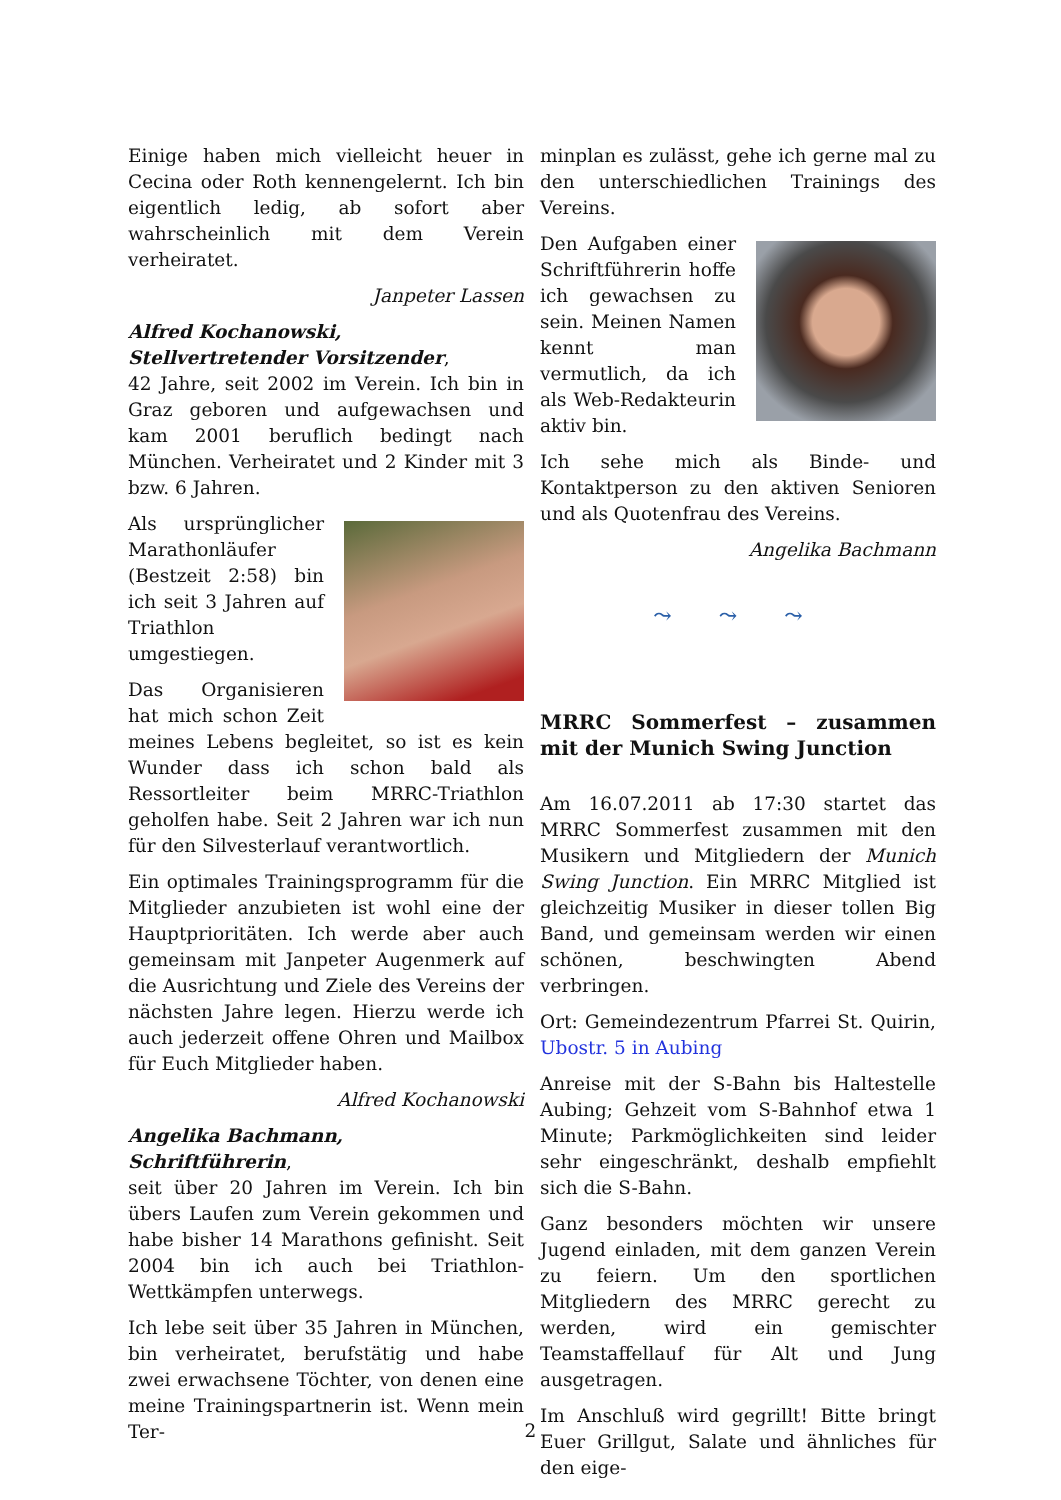Einige haben mich vielleicht heuer in Cecina oder Roth kennengelernt. Ich bin eigentlich ledig, ab sofort aber wahrscheinlich mit dem Verein verheiratet.
Janpeter Lassen
Alfred Kochanowski,
Stellvertretender Vorsitzender,
42 Jahre, seit 2002 im Verein. Ich bin in Graz geboren und aufgewachsen und kam 2001 beruflich bedingt nach München. Verheiratet und 2 Kinder mit 3 bzw. 6 Jahren.
Als ursprünglicher Marathonläufer (Bestzeit 2:58) bin ich seit 3 Jahren auf Triathlon umgestiegen.
Das Organisieren hat mich schon Zeit meines Lebens begleitet, so ist es kein Wunder dass ich schon bald als Ressortleiter beim MRRC-Triathlon geholfen habe. Seit 2 Jahren war ich nun für den Silvesterlauf verantwortlich.
Ein optimales Trainingsprogramm für die Mitglieder anzubieten ist wohl eine der Hauptprioritäten. Ich werde aber auch gemeinsam mit Janpeter Augenmerk auf die Ausrichtung und Ziele des Vereins der nächsten Jahre legen. Hierzu werde ich auch jederzeit offene Ohren und Mailbox für Euch Mitglieder haben.
Alfred Kochanowski
Angelika Bachmann,
Schriftführerin,
seit über 20 Jahren im Verein. Ich bin übers Laufen zum Verein gekommen und habe bisher 14 Marathons gefinisht. Seit 2004 bin ich auch bei Triathlon-Wettkämpfen unterwegs.
Ich lebe seit über 35 Jahren in München, bin verheiratet, berufstätig und habe zwei erwachsene Töchter, von denen eine meine Trainingspartnerin ist. Wenn mein Ter-
minplan es zulässt, gehe ich gerne mal zu den unterschiedlichen Trainings des Vereins.
Den Aufgaben einer Schriftführerin hoffe ich gewachsen zu sein. Meinen Namen kennt man vermutlich, da ich als Web-Redakteurin aktiv bin.
Ich sehe mich als Binde- und Kontaktperson zu den aktiven Senioren und als Quotenfrau des Vereins.
Angelika Bachmann
⤳ ⤳ ⤳
MRRC Sommerfest – zusammen mit der Munich Swing Junction
Am 16.07.2011 ab 17:30 startet das MRRC Sommerfest zusammen mit den Musikern und Mitgliedern der Munich Swing Junction. Ein MRRC Mitglied ist gleichzeitig Musiker in dieser tollen Big Band, und gemeinsam werden wir einen schönen, beschwingten Abend verbringen.
Ort: Gemeindezentrum Pfarrei St. Quirin, Ubostr. 5 in Aubing
Anreise mit der S-Bahn bis Haltestelle Aubing; Gehzeit vom S-Bahnhof etwa 1 Minute; Parkmöglichkeiten sind leider sehr eingeschränkt, deshalb empfiehlt sich die S-Bahn.
Ganz besonders möchten wir unsere Jugend einladen, mit dem ganzen Verein zu feiern. Um den sportlichen Mitgliedern des MRRC gerecht zu werden, wird ein gemischter Teamstaffellauf für Alt und Jung ausgetragen.
Im Anschluß wird gegrillt! Bitte bringt Euer Grillgut, Salate und ähnliches für den eige-
2